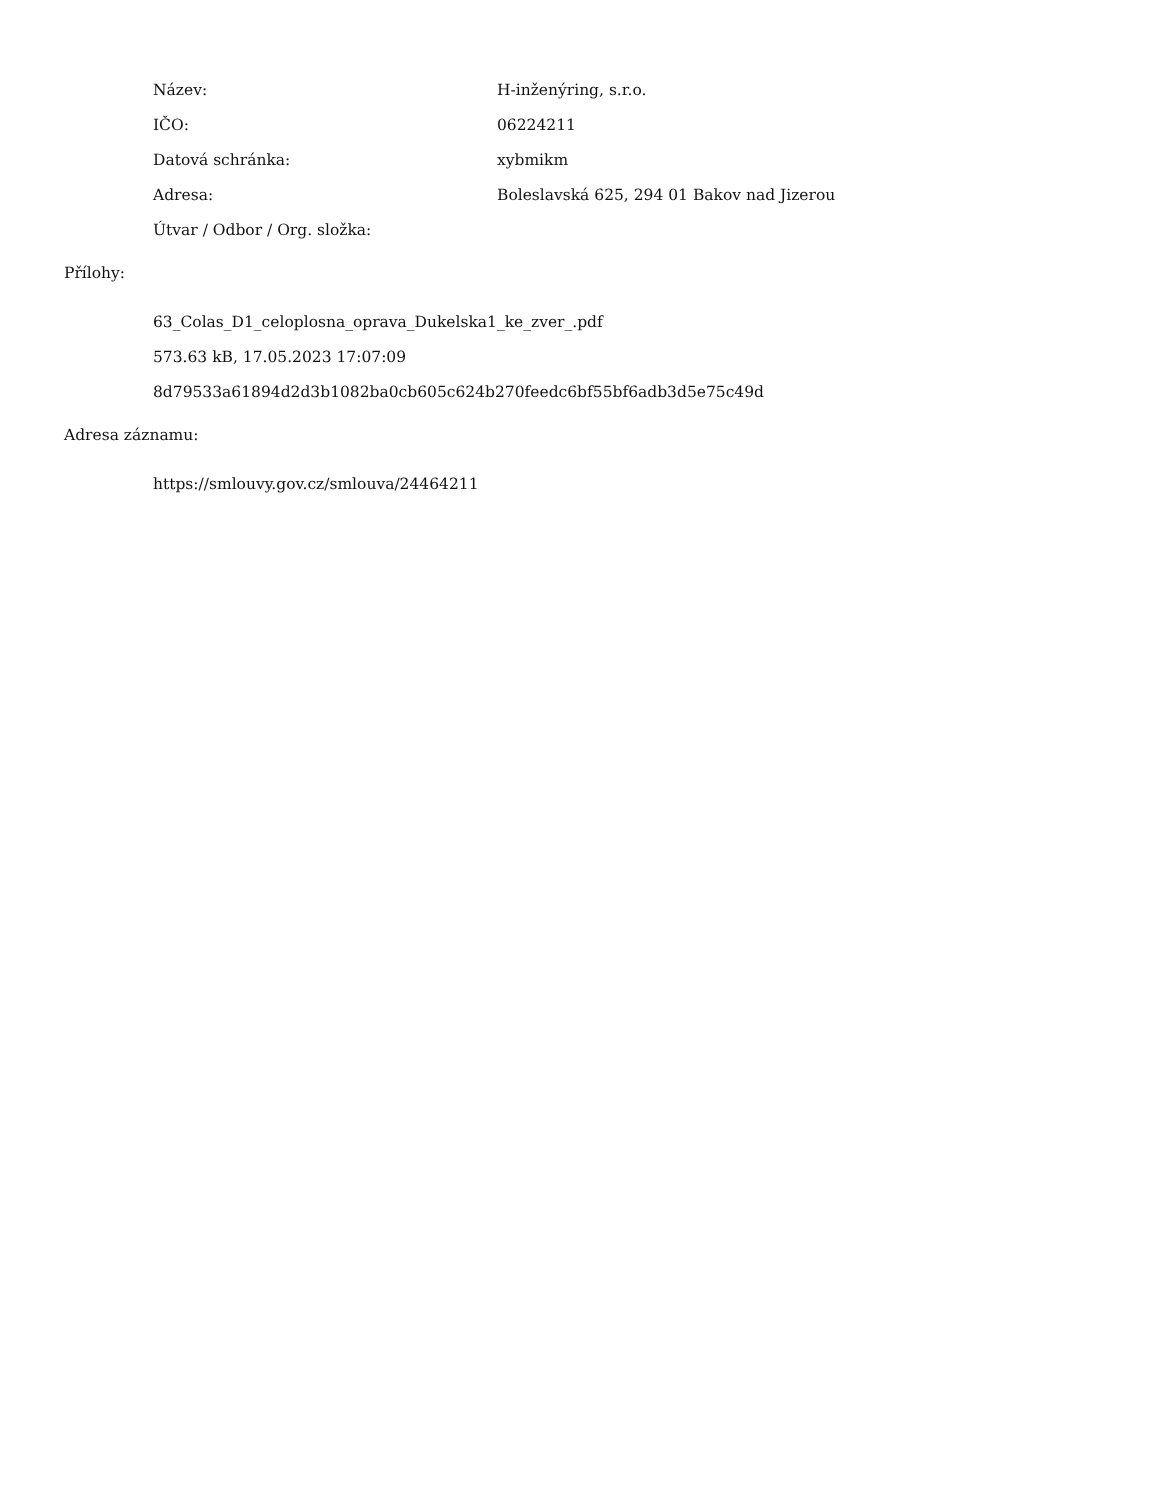Název: H-inženýring, s.r.o.
IČO: 06224211
Datová schránka: xybmikm
Adresa:
Boleslavská 625, 294 01 Bakov nad Jizerou
Útvar / Odbor / Org. složka:
Přílohy:
63_Colas_D1_celoplosna_oprava_Dukelska1_ke_zver_.pdf
573.63 kB, 17.05.2023 17:07:09
8d79533a61894d2d3b1082ba0cb605c624b270feedc6bf55bf6adb3d5e75c49d
Adresa záznamu:
https://smlouvy.gov.cz/smlouva/24464211